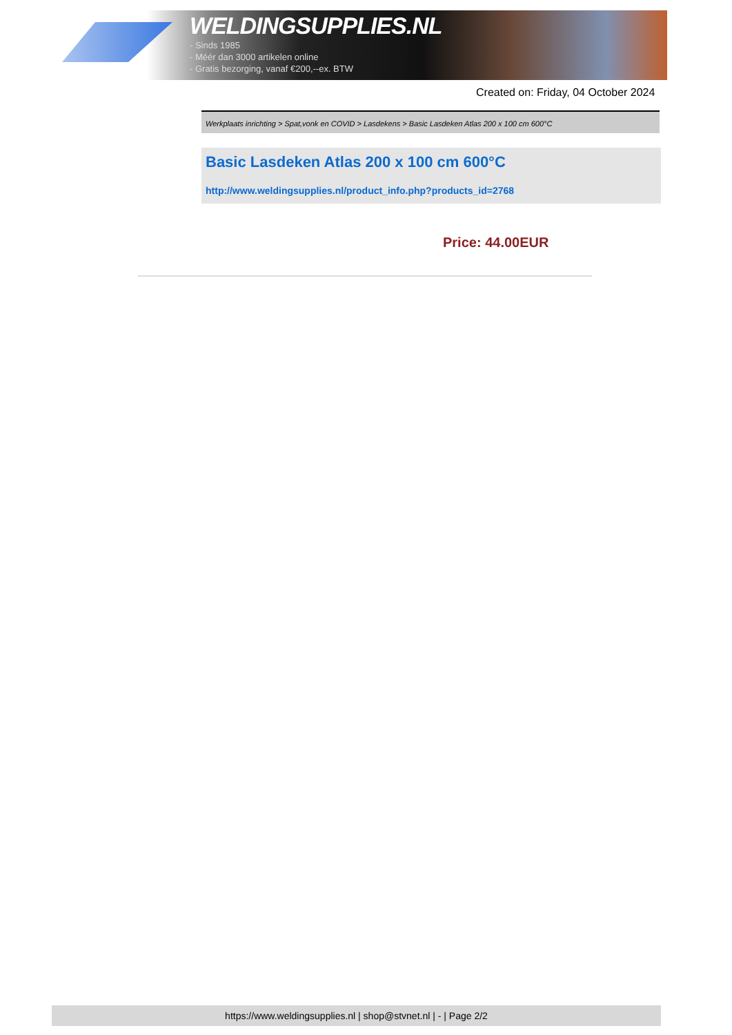WELDINGSUPPLIES.NL
- Sinds 1985
- Méér dan 3000 artikelen online
- Gratis bezorging, vanaf €200,--ex. BTW
Created on: Friday, 04 October 2024
Werkplaats inrichting > Spat,vonk en COVID > Lasdekens > Basic Lasdeken Atlas 200 x 100 cm 600°C
Basic Lasdeken Atlas 200 x 100 cm 600°C
http://www.weldingsupplies.nl/product_info.php?products_id=2768
Price: 44.00EUR
https://www.weldingsupplies.nl | shop@stvnet.nl | - | Page 2/2